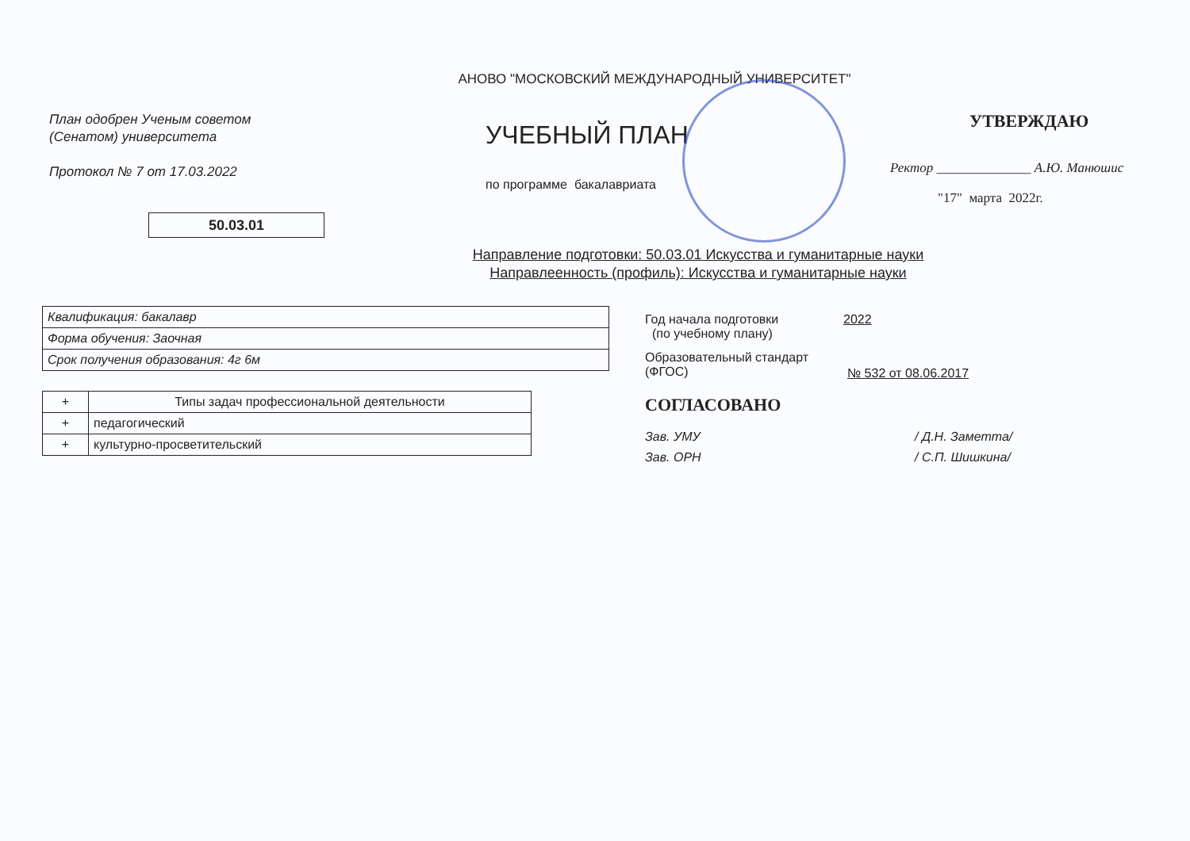АНОВО "МОСКОВСКИЙ МЕЖДУНАРОДНЫЙ УНИВЕРСИТЕТ"
План одобрен Ученым советом
(Сенатом) университета
Протокол № 7 от 17.03.2022
50.03.01
УЧЕБНЫЙ ПЛАН
по программе бакалавриата
УТВЕРЖДАЮ
Ректор ______________ А.Ю. Манюшис
"17" марта 2022г.
Направление подготовки: 50.03.01 Искусства и гуманитарные науки
Направлеенность (профиль): Искусства и гуманитарные науки
| Квалификация: бакалавр |
| Форма обучения: Заочная |
| Срок получения образования: 4г 6м |
| + | Типы задач профессиональной деятельности |
| + | педагогический |
| + | культурно-просветительский |
Год начала подготовки
(по учебному плану)
2022
Образовательный стандарт
(ФГОС)
№ 532 от 08.06.2017
СОГЛАСОВАНО
Зав. УМУ / Д.Н. Заметта/
Зав. ОРН / С.П. Шишкина/